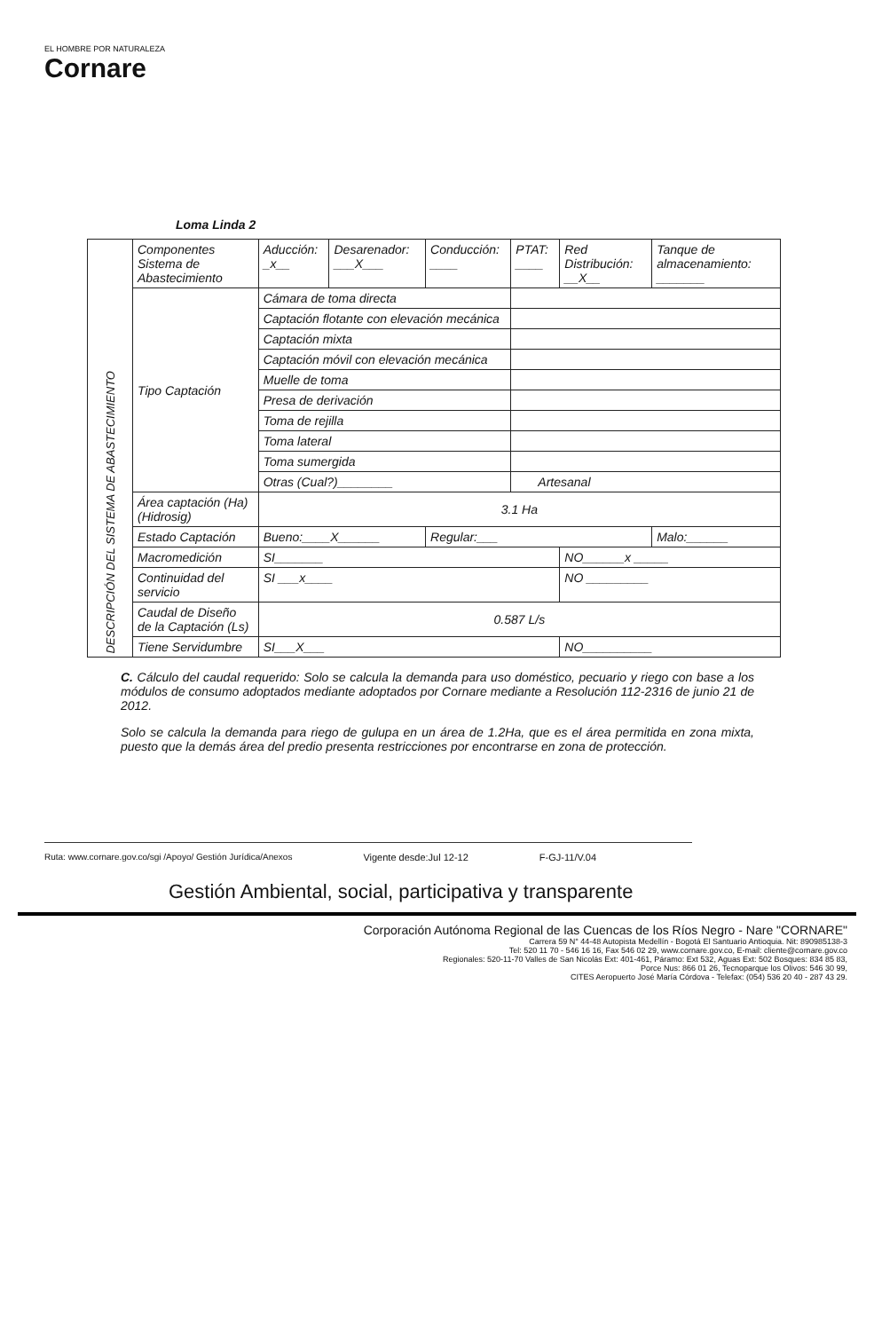EL HOMBRE POR NATURALEZA
Cornare
Loma Linda 2
| DESCRIPCIÓN DEL SISTEMA DE ABASTECIMIENTO | Componentes Sistema de Abastecimiento | Aducción: _x__ | Desarenador: ___X___ | Conducción: ____ | PTAT: ____ | Red Distribución: __X__ | Tanque de almacenamiento: _______ |
| | Tipo Captación | Cámara de toma directa | | | | | |
| | | Captación flotante con elevación mecánica | | | | | |
| | | Captación mixta | | | | | |
| | | Captación móvil con elevación mecánica | | | | | |
| | | Muelle de toma | | | | | |
| | | Presa de derivación | | | | | |
| | | Toma de rejilla | | | | | |
| | | Toma lateral | | | | | |
| | | Toma sumergida | | | | | |
| | | Otras (Cual?)________ | | | Artesanal | | |
| | Área captación (Ha) (Hidrosig) | 3.1 Ha | | | | | |
| | Estado Captación | Bueno:____X______ | | Regular:___ | | | Malo:______ |
| | Macromedición | SI_______ | | | | NO______x _____ | |
| | Continuidad del servicio | SI ___x____ | | | | NO _________ | |
| | Caudal de Diseño de la Captación (Ls) | 0.587 L/s | | | | | |
| | Tiene Servidumbre | SI___X___ | | | | NO__________ | |
C. Cálculo del caudal requerido: Solo se calcula la demanda para uso doméstico, pecuario y riego con base a los módulos de consumo adoptados mediante adoptados por Cornare mediante a Resolución 112-2316 de junio 21 de 2012.
Solo se calcula la demanda para riego de gulupa en un área de 1.2Ha, que es el área permitida en zona mixta, puesto que la demás área del predio presenta restricciones por encontrarse en zona de protección.
Ruta: www.cornare.gov.co/sgi /Apoyo/ Gestión Jurídica/Anexos Vigente desde:Jul 12-12 F-GJ-11/V.04
Gestión Ambiental, social, participativa y transparente
Corporación Autónoma Regional de las Cuencas de los Ríos Negro - Nare "CORNARE"
Carrera 59 N° 44-48 Autopista Medellín - Bogotá El Santuario Antioquia. Nit: 890985138-3
Tel: 520 11 70 - 546 16 16, Fax 546 02 29, www.cornare.gov.co, E-mail: cliente@cornare.gov.co
Regionales: 520-11-70 Valles de San Nicolás Ext: 401-461, Páramo: Ext 532, Aguas Ext: 502 Bosques: 834 85 83,
Porce Nus: 866 01 26, Tecnoparque los Olivos: 546 30 99,
CITES Aeropuerto José María Córdova - Telefax: (054) 536 20 40 - 287 43 29.